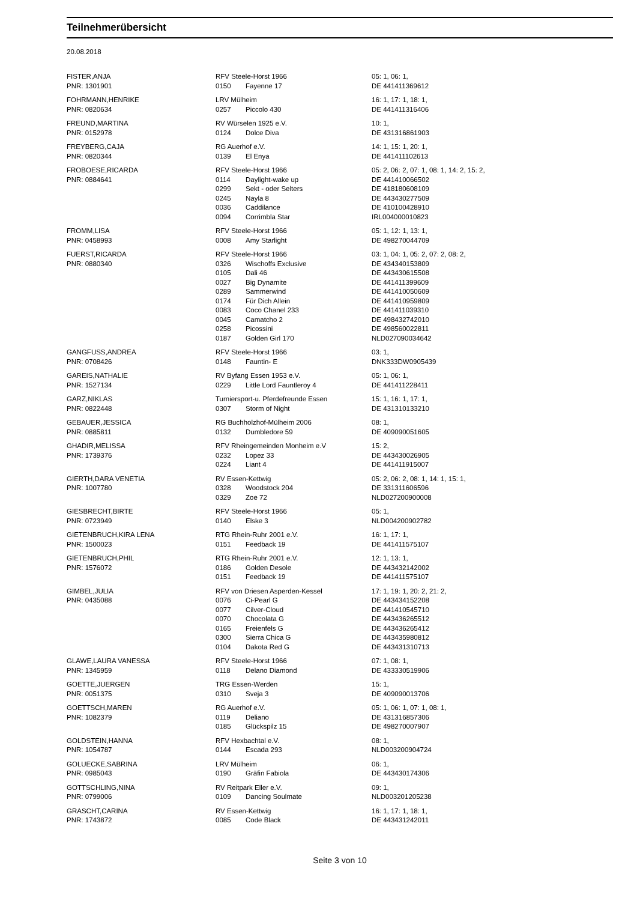Teilnehmerübersicht
20.08.2018
| FISTER,ANJA | RFV Steele-Horst 1966 | | 05: 1, 06: 1, |
| PNR: 1301901 | 0150 | Fayenne 17 | DE 441411369612 |
| FOHRMANN,HENRIKE | LRV Mülheim | | 16: 1, 17: 1, 18: 1, |
| PNR: 0820634 | 0257 | Piccolo 430 | DE 441411316406 |
| FREUND,MARTINA | RV Würselen 1925 e.V. | | 10: 1, |
| PNR: 0152978 | 0124 | Dolce Diva | DE 431316861903 |
| FREYBERG,CAJA | RG Auerhof e.V. | | 14: 1, 15: 1, 20: 1, |
| PNR: 0820344 | 0139 | El Enya | DE 441411102613 |
| FROBOESE,RICARDA | RFV Steele-Horst 1966 | | 05: 2, 06: 2, 07: 1, 08: 1, 14: 2, 15: 2, |
| PNR: 0884641 | 0114 | Daylight-wake up | DE 441410066502 |
| | 0299 | Sekt - oder Selters | DE 418180608109 |
| | 0245 | Nayla 8 | DE 443430277509 |
| | 0036 | Caddilance | DE 410100428910 |
| | 0094 | Corrimbla Star | IRL004000010823 |
| FROMM,LISA | RFV Steele-Horst 1966 | | 05: 1, 12: 1, 13: 1, |
| PNR: 0458993 | 0008 | Amy Starlight | DE 498270044709 |
| FUERST,RICARDA | RFV Steele-Horst 1966 | | 03: 1, 04: 1, 05: 2, 07: 2, 08: 2, |
| PNR: 0880340 | 0326 | Wischoffs Exclusive | DE 434340153809 |
| | 0105 | Dali 46 | DE 443430615508 |
| | 0027 | Big Dynamite | DE 441411399609 |
| | 0289 | Sammerwind | DE 441410050609 |
| | 0174 | Für Dich Allein | DE 441410959809 |
| | 0083 | Coco Chanel 233 | DE 441411039310 |
| | 0045 | Camatcho 2 | DE 498432742010 |
| | 0258 | Picossini | DE 498560022811 |
| | 0187 | Golden Girl 170 | NLD027090034642 |
| GANGFUSS,ANDREA | RFV Steele-Horst 1966 | | 03: 1, |
| PNR: 0708426 | 0148 | Fauntin- E | DNK333DW0905439 |
| GAREIS,NATHALIE | RV Byfang Essen 1953 e.V. | | 05: 1, 06: 1, |
| PNR: 1527134 | 0229 | Little Lord Fauntleroy 4 | DE 441411228411 |
| GARZ,NIKLAS | Turniersport-u. Pferdefreunde Essen | | 15: 1, 16: 1, 17: 1, |
| PNR: 0822448 | 0307 | Storm of Night | DE 431310133210 |
| GEBAUER,JESSICA | RG Buchholzhof-Mülheim 2006 | | 08: 1, |
| PNR: 0885811 | 0132 | Dumbledore 59 | DE 409090051605 |
| GHADIR,MELISSA | RFV Rheingemeinden Monheim e.V | | 15: 2, |
| PNR: 1739376 | 0232 | Lopez 33 | DE 443430026905 |
| | 0224 | Liant 4 | DE 441411915007 |
| GIERTH,DARA VENETIA | RV Essen-Kettwig | | 05: 2, 06: 2, 08: 1, 14: 1, 15: 1, |
| PNR: 1007780 | 0328 | Woodstock 204 | DE 331311606596 |
| | 0329 | Zoe 72 | NLD027200900008 |
| GIESBRECHT,BIRTE | RFV Steele-Horst 1966 | | 05: 1, |
| PNR: 0723949 | 0140 | Elske 3 | NLD004200902782 |
| GIETENBRUCH,KIRA LENA | RTG Rhein-Ruhr 2001 e.V. | | 16: 1, 17: 1, |
| PNR: 1500023 | 0151 | Feedback 19 | DE 441411575107 |
| GIETENBRUCH,PHIL | RTG Rhein-Ruhr 2001 e.V. | | 12: 1, 13: 1, |
| PNR: 1576072 | 0186 | Golden Desole | DE 443432142002 |
| | 0151 | Feedback 19 | DE 441411575107 |
| GIMBEL,JULIA | RFV von Driesen Asperden-Kessel | | 17: 1, 19: 1, 20: 2, 21: 2, |
| PNR: 0435088 | 0076 | Ci-Pearl G | DE 443434152208 |
| | 0077 | Cilver-Cloud | DE 441410545710 |
| | 0070 | Chocolata G | DE 443436265512 |
| | 0165 | Freienfels G | DE 443436265412 |
| | 0300 | Sierra Chica G | DE 443435980812 |
| | 0104 | Dakota Red G | DE 443431310713 |
| GLAWE,LAURA VANESSA | RFV Steele-Horst 1966 | | 07: 1, 08: 1, |
| PNR: 1345959 | 0118 | Delano Diamond | DE 433330519906 |
| GOETTE,JUERGEN | TRG Essen-Werden | | 15: 1, |
| PNR: 0051375 | 0310 | Sveja 3 | DE 409090013706 |
| GOETTSCH,MAREN | RG Auerhof e.V. | | 05: 1, 06: 1, 07: 1, 08: 1, |
| PNR: 1082379 | 0119 | Deliano | DE 431316857306 |
| | 0185 | Glückspilz 15 | DE 498270007907 |
| GOLDSTEIN,HANNA | RFV Hexbachtal e.V. | | 08: 1, |
| PNR: 1054787 | 0144 | Escada 293 | NLD003200904724 |
| GOLUECKE,SABRINA | LRV Mülheim | | 06: 1, |
| PNR: 0985043 | 0190 | Gräfin Fabiola | DE 443430174306 |
| GOTTSCHLING,NINA | RV Reitpark Eller e.V. | | 09: 1, |
| PNR: 0799006 | 0109 | Dancing Soulmate | NLD003201205238 |
| GRASCHT,CARINA | RV Essen-Kettwig | | 16: 1, 17: 1, 18: 1, |
| PNR: 1743872 | 0085 | Code Black | DE 443431242011 |
Seite 3 von 10